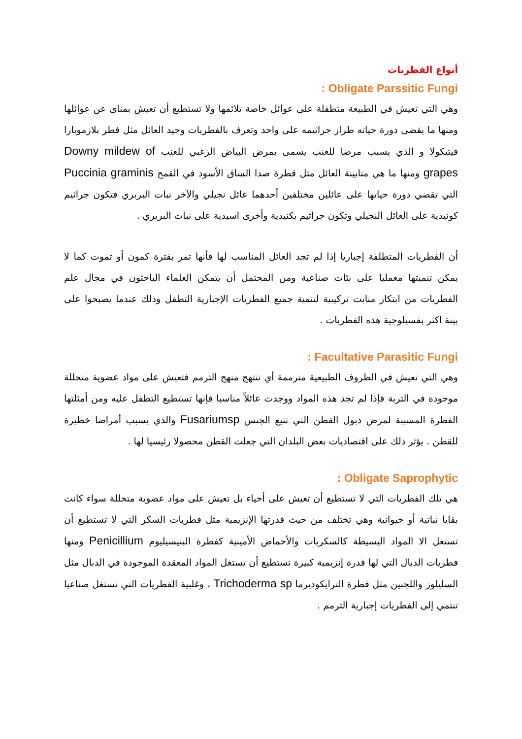أنواع الفطريات
Obligate Parssitic Fungi :
وهي التي تعيش في الطبيعة متطفلة على عوائل خاصة تلائمها ولا تستطيع أن تعيش بمناى عن عوائلها ومنها ما يقضى دورة حياته طراز جراثيمه على واحد وتعرف بالفطريات وحيد العائل مثل فطر بلازموبارا فيتيكولا و الذي يسبب مرضا للعنب يسمى بمرض البياض الزغبي للعنب Downy mildew of grapes ومنها ما هي متابينة العائل مثل قطرة صدا الساق الأسود في القمح Puccinia graminis التي تقضي دورة حياتها على عائلين مختلفين أحدهما عائل نجيلي والآخر نبات البربري فتكون جراثيم كونيدية على العائل النجيلي وتكون جراثيم بكنيدية وأخرى اسيدية على نبات البربري .
أن الفطريات المتطلفة إجباريا إذا لم تجد العائل المناسب لها فأنها تمر بفترة كمون أو تموت كما لا يمكن تنميتها معمليا على بئات صناعية ومن المحتمل أن يتمكن العلماء الباحثون في مجال علم الفطريات من ابتكار منابت تركيبية لتنمية جميع الفطريات الإجبارية التطفل وذلك عندما يصبحوا على بينة اكثر بفسيلوجية هذه الفطريات .
Facultative Parasitic Fungi :
وهي التي تعيش في الظروف الطبيعية مترممة أي تنتهج منهج الترمم فتعيش على مواد عضوية متحللة موجودة في التربة فإذا لم تجد هذه المواد ووجدت عائلاً مناسبا فإنها تستطيع التطفل عليه ومن أمثلتها الفطرة المسببة لمرض ذبول القطن التي تتبع الجنس Fusariumsp والذي يسبب أمراضا خطيرة للقطن . يؤثر ذلك على اقتصاديات بعض البلدان التي جعلت القطن محصولا رئيسيا لها .
Obligate Saprophytic :
هي تلك الفطريات التي لا تستطيع أن تعيش على أحياء بل تعيش على مواد عضوية متحللة سواء كانت بقايا نباتية أو حيوانية وهي تختلف من حيث قدرتها الإنزيمية مثل فطريات السكر التي لا تستطيع أن تستغل الا المواد البسيطة كالسكريات والأحماض الأمينية كفطرة البنيسيليوم Penicillium ومنها فطريات الدبال التي لها قدرة إنزيمية كبيرة تستطيع أن تستغل المواد المعقدة الموجودة في الدبال مثل السليلوز واللجنين مثل فطرة الترايكوديرما Trichoderma sp ، وغلبية الفطريات التي تستغل صناعيا تنتمي إلى الفطريات إجبارية الترمم .